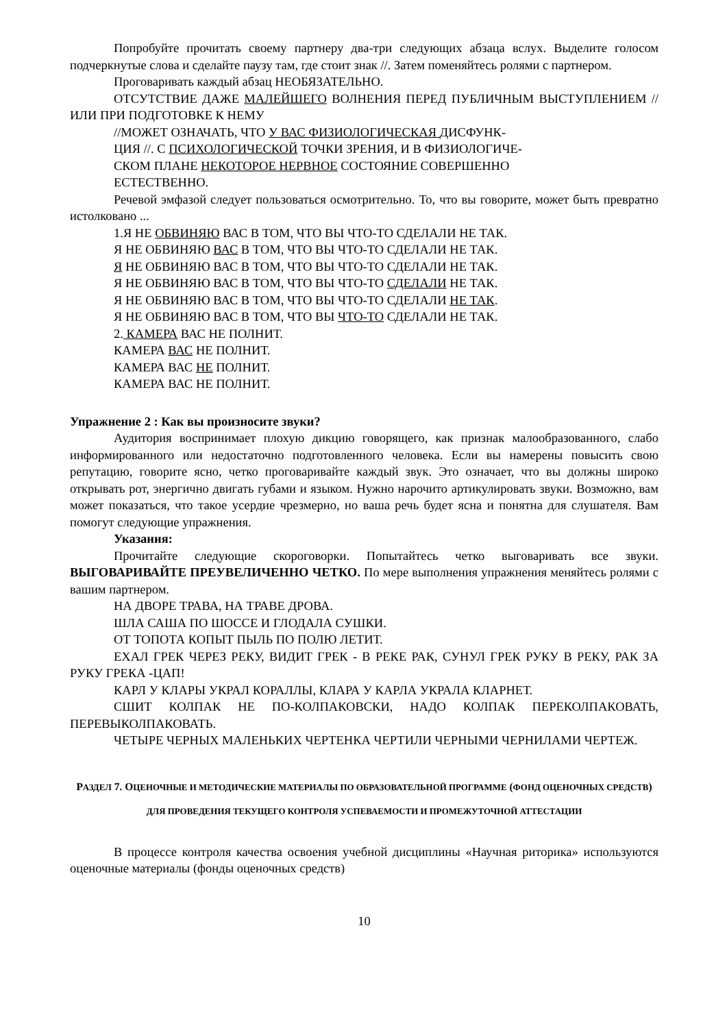Попробуйте прочитать своему партнеру два-три следующих абзаца вслух. Выделите голосом подчеркнутые слова и сделайте паузу там, где стоит знак //. Затем поменяйтесь ролями с партнером.
Проговаривать каждый абзац НЕОБЯЗАТЕЛЬНО.
ОТСУТСТВИЕ ДАЖЕ МАЛЕЙШЕГО ВОЛНЕНИЯ ПЕРЕД ПУБЛИЧНЫМ ВЫСТУПЛЕНИЕМ // ИЛИ ПРИ ПОДГОТОВКЕ К НЕМУ
//МОЖЕТ ОЗНАЧАТЬ, ЧТО У ВАС ФИЗИОЛОГИЧЕСКАЯ ДИСФУНК-
ЦИЯ //. С ПСИХОЛОГИЧЕСКОЙ ТОЧКИ ЗРЕНИЯ, И В ФИЗИОЛОГИЧЕ-
СКОМ ПЛАНЕ НЕКОТОРОЕ НЕРВНОЕ СОСТОЯНИЕ СОВЕРШЕННО
ЕСТЕСТВЕННО.
Речевой эмфазой следует пользоваться осмотрительно. То, что вы говорите, может быть превратно истолковано ...
1.Я НЕ ОБВИНЯЮ ВАС В ТОМ, ЧТО ВЫ ЧТО-ТО СДЕЛАЛИ НЕ ТАК.
Я НЕ ОБВИНЯЮ ВАС В ТОМ, ЧТО ВЫ ЧТО-ТО СДЕЛАЛИ НЕ ТАК.
Я НЕ ОБВИНЯЮ ВАС В ТОМ, ЧТО ВЫ ЧТО-ТО СДЕЛАЛИ НЕ ТАК.
Я НЕ ОБВИНЯЮ ВАС В ТОМ, ЧТО ВЫ ЧТО-ТО СДЕЛАЛИ НЕ ТАК.
Я НЕ ОБВИНЯЮ ВАС В ТОМ, ЧТО ВЫ ЧТО-ТО СДЕЛАЛИ НЕ ТАК.
Я НЕ ОБВИНЯЮ ВАС В ТОМ, ЧТО ВЫ ЧТО-ТО СДЕЛАЛИ НЕ ТАК.
2. КАМЕРА ВАС НЕ ПОЛНИТ.
КАМЕРА ВАС НЕ ПОЛНИТ.
КАМЕРА ВАС НЕ ПОЛНИТ.
КАМЕРА ВАС НЕ ПОЛНИТ.
Упражнение 2 : Как вы произносите звуки?
Аудитория воспринимает плохую дикцию говорящего, как признак малообразованного, слабо информированного или недостаточно подготовленного человека. Если вы намерены повысить свою репутацию, говорите ясно, четко проговаривайте каждый звук. Это означает, что вы должны широко открывать рот, энергично двигать губами и языком. Нужно нарочито артикулировать звуки. Возможно, вам может показаться, что такое усердие чрезмерно, но ваша речь будет ясна и понятна для слушателя. Вам помогут следующие упражнения.
Указания:
Прочитайте следующие скороговорки. Попытайтесь четко выговаривать все звуки. ВЫГОВАРИВАЙТЕ ПРЕУВЕЛИЧЕННО ЧЕТКО. По мере выполнения упражнения меняйтесь ролями с вашим партнером.
НА ДВОРЕ ТРАВА, НА ТРАВЕ ДРОВА.
ШЛА САША ПО ШОССЕ И ГЛОДАЛА СУШКИ.
ОТ ТОПОТА КОПЫТ ПЫЛЬ ПО ПОЛЮ ЛЕТИТ.
ЕХАЛ ГРЕК ЧЕРЕЗ РЕКУ, ВИДИТ ГРЕК - В РЕКЕ РАК, СУНУЛ ГРЕК РУКУ В РЕКУ, РАК ЗА РУКУ ГРЕКА -ЦАП!
КАРЛ У КЛАРЫ УКРАЛ КОРАЛЛЫ, КЛАРА У КАРЛА УКРАЛА КЛАРНЕТ.
СШИТ КОЛПАК НЕ ПО-КОЛПАКОВСКИ, НАДО КОЛПАК ПЕРЕКОЛПАКОВАТЬ, ПЕРЕВЫКОЛПАКОВАТЬ.
ЧЕТЫРЕ ЧЕРНЫХ МАЛЕНЬКИХ ЧЕРТЕНКА ЧЕРТИЛИ ЧЕРНЫМИ ЧЕРНИЛАМИ ЧЕРТЕЖ.
РАЗДЕЛ 7. ОЦЕНОЧНЫЕ И МЕТОДИЧЕСКИЕ МАТЕРИАЛЫ ПО ОБРАЗОВАТЕЛЬНОЙ ПРОГРАММЕ (ФОНД ОЦЕНОЧНЫХ СРЕДСТВ) ДЛЯ ПРОВЕДЕНИЯ ТЕКУЩЕГО КОНТРОЛЯ УСПЕВАЕМОСТИ И ПРОМЕЖУТОЧНОЙ АТТЕСТАЦИИ
В процессе контроля качества освоения учебной дисциплины «Научная риторика» используются оценочные материалы (фонды оценочных средств)
10